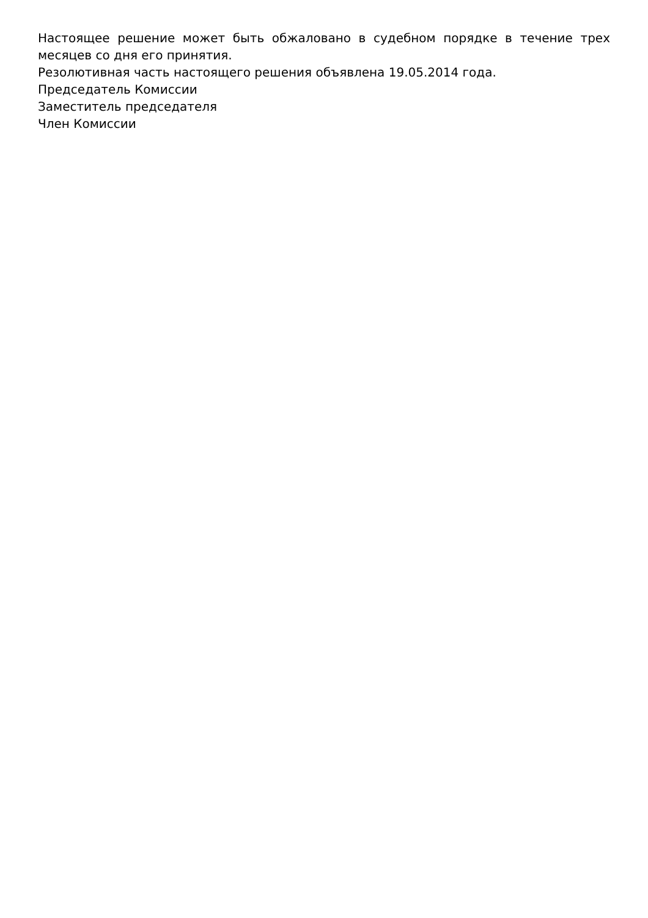Настоящее решение может быть обжаловано в судебном порядке в течение трех месяцев со дня его принятия.
Резолютивная часть настоящего решения объявлена 19.05.2014 года.
Председатель Комиссии
Заместитель председателя
Член Комиссии